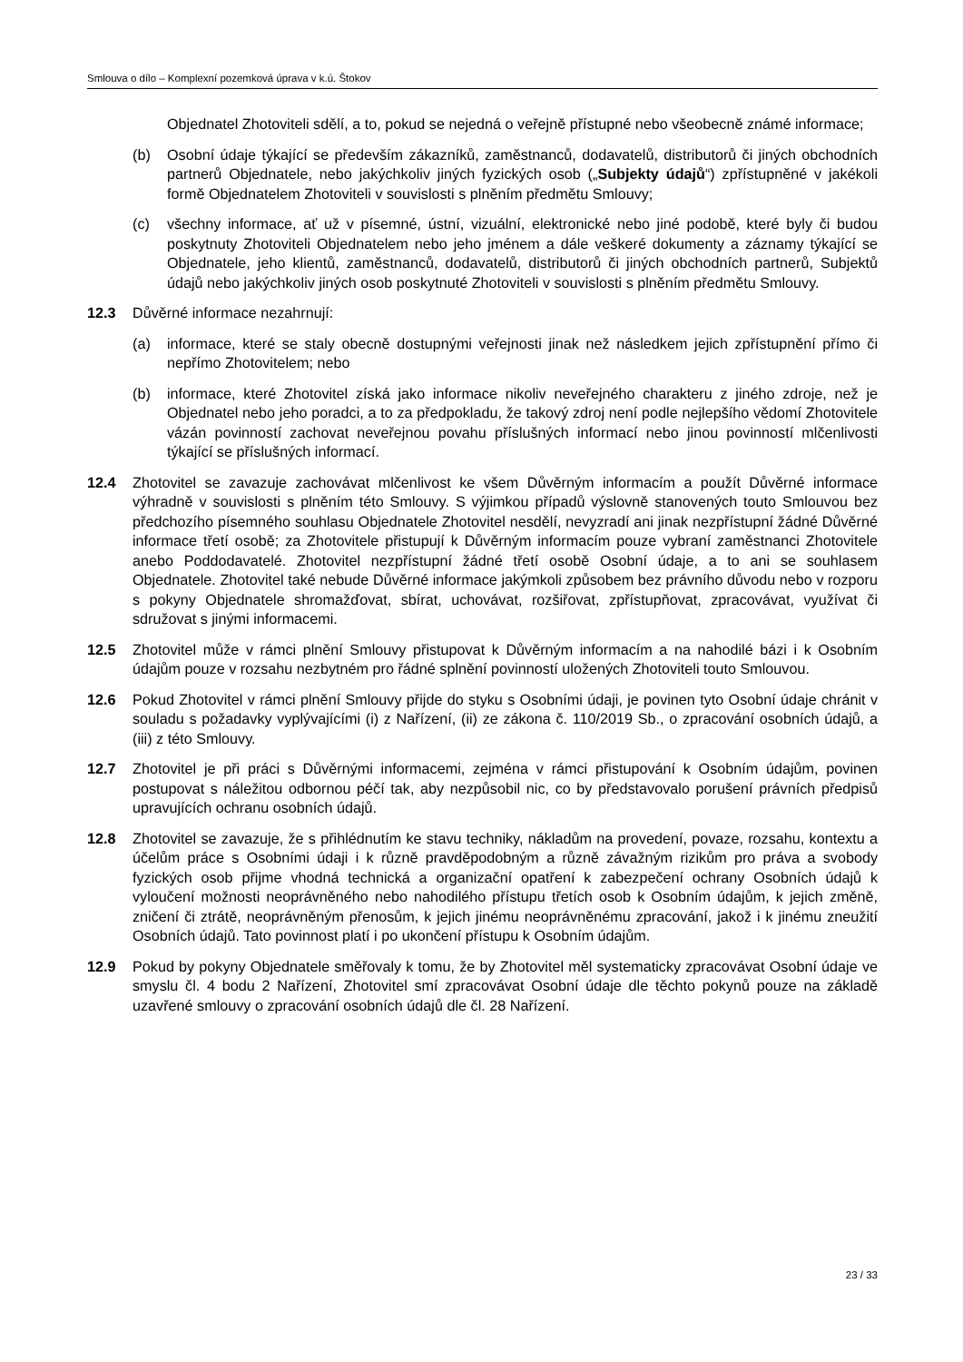Smlouva o dílo – Komplexní pozemková úprava v k.ú. Štokov
Objednatel Zhotoviteli sdělí, a to, pokud se nejedná o veřejně přístupné nebo všeobecně známé informace;
(b) Osobní údaje týkající se především zákazníků, zaměstnanců, dodavatelů, distributorů či jiných obchodních partnerů Objednatele, nebo jakýchkoliv jiných fyzických osob („Subjekty údajů“) zpřístupněné v jakékoli formě Objednatelem Zhotoviteli v souvislosti s plněním předmětu Smlouvy;
(c) všechny informace, ať už v písemné, ústní, vizuální, elektronické nebo jiné podobě, které byly či budou poskytnuty Zhotoviteli Objednatelem nebo jeho jménem a dále veškeré dokumenty a záznamy týkající se Objednatele, jeho klientů, zaměstnanců, dodavatelů, distributorů či jiných obchodních partnerů, Subjektů údajů nebo jakýchkoliv jiných osob poskytnuté Zhotoviteli v souvislosti s plněním předmětu Smlouvy.
12.3 Důvěrné informace nezahrnují:
(a) informace, které se staly obecně dostupnými veřejnosti jinak než následkem jejich zpřístupnění přímo či nepřímo Zhotovitelem; nebo
(b) informace, které Zhotovitel získá jako informace nikoliv neveřejného charakteru z jiného zdroje, než je Objednatel nebo jeho poradci, a to za předpokladu, že takový zdroj není podle nejlepšího vědomí Zhotovitele vázán povinností zachovat neveřejnou povahu příslušných informací nebo jinou povinností mlčenlivosti týkající se příslušných informací.
12.4 Zhotovitel se zavazuje zachovávat mlčenlivost ke všem Důvěrným informacím a použít Důvěrné informace výhradně v souvislosti s plněním této Smlouvy. S výjimkou případů výslovně stanovených touto Smlouvou bez předchozího písemného souhlasu Objednatele Zhotovitel nesdělí, nevyzradí ani jinak nezpřístupní žádné Důvěrné informace třetí osobě; za Zhotovitele přistupují k Důvěrným informacím pouze vybraní zaměstnanci Zhotovitele anebo Poddodavatelé. Zhotovitel nezpřístupní žádné třetí osobě Osobní údaje, a to ani se souhlasem Objednatele. Zhotovitel také nebude Důvěrné informace jakýmkoli způsobem bez právního důvodu nebo v rozporu s pokyny Objednatele shromažďovat, sbírat, uchovávat, rozšiřovat, zpřístupňovat, zpracovávat, využívat či sdružovat s jinými informacemi.
12.5 Zhotovitel může v rámci plnění Smlouvy přistupovat k Důvěrným informacím a na nahodilé bázi i k Osobním údajům pouze v rozsahu nezbytném pro řádné splnění povinností uložených Zhotoviteli touto Smlouvou.
12.6 Pokud Zhotovitel v rámci plnění Smlouvy přijde do styku s Osobními údaji, je povinen tyto Osobní údaje chránit v souladu s požadavky vyplývajícími (i) z Nařízení, (ii) ze zákona č. 110/2019 Sb., o zpracování osobních údajů, a (iii) z této Smlouvy.
12.7 Zhotovitel je při práci s Důvěrnými informacemi, zejména v rámci přistupování k Osobním údajům, povinen postupovat s náležitou odbornou péčí tak, aby nezpůsobil nic, co by představovalo porušení právních předpisů upravujících ochranu osobních údajů.
12.8 Zhotovitel se zavazuje, že s přihlédnutím ke stavu techniky, nákladům na provedení, povaze, rozsahu, kontextu a účelům práce s Osobními údaji i k různě pravděpodobným a různě závažným rizikům pro práva a svobody fyzických osob přijme vhodná technická a organizační opatření k zabezpečení ochrany Osobních údajů k vyloučení možnosti neoprávněného nebo nahodilého přístupu třetích osob k Osobním údajům, k jejich změně, zničení či ztrátě, neoprávněným přenosům, k jejich jinému neoprávněnému zpracování, jakož i k jinému zneužití Osobních údajů. Tato povinnost platí i po ukončení přístupu k Osobním údajům.
12.9 Pokud by pokyny Objednatele směřovaly k tomu, že by Zhotovitel měl systematicky zpracovávat Osobní údaje ve smyslu čl. 4 bodu 2 Nařízení, Zhotovitel smí zpracovávat Osobní údaje dle těchto pokynů pouze na základě uzavřené smlouvy o zpracování osobních údajů dle čl. 28 Nařízení.
23 / 33